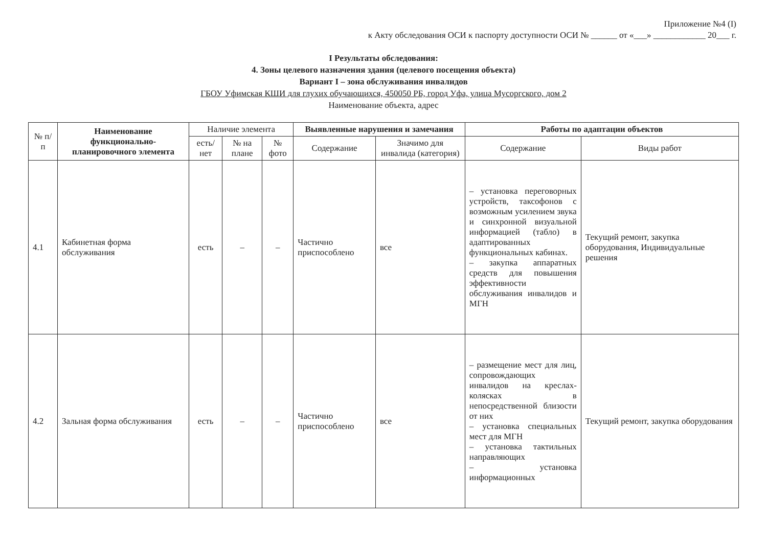Приложение №4 (I)
к Акту обследования ОСИ к паспорту доступности ОСИ № ______ от «___» ____________ 20___ г.
I Результаты обследования:
4. Зоны целевого назначения здания (целевого посещения объекта)
Вариант I – зона обслуживания инвалидов
ГБОУ Уфимская КШИ для глухих обучающихся, 450050 РБ, город Уфа, улица Мусоргского, дом 2
Наименование объекта, адрес
| № п/п | Наименование функционально-планировочного элемента | Наличие элемента | | | Выявленные нарушения и замечания | | Работы по адаптации объектов | |
| --- | --- | --- | --- | --- | --- | --- | --- | --- |
| | | есть/ нет | № на плане | № фото | Содержание | Значимо для инвалида (категория) | Содержание | Виды работ |
| 4.1 | Кабинетная форма обслуживания | есть | – | – | Частично приспособлено | все | – установка переговорных устройств, таксофонов с возможным усилением звука и синхронной визуальной информацией (табло) в адаптированных функциональных кабинах. – закупка аппаратных средств для повышения эффективности обслуживания инвалидов и МГН | Текущий ремонт, закупка оборудования, Индивидуальные решения |
| 4.2 | Зальная форма обслуживания | есть | – | – | Частично приспособлено | все | – размещение мест для лиц, сопровождающих инвалидов на креслах-колясках в непосредственной близости от них – установка специальных мест для МГН – установка тактильных направляющих – установка информационных | Текущий ремонт, закупка оборудования |